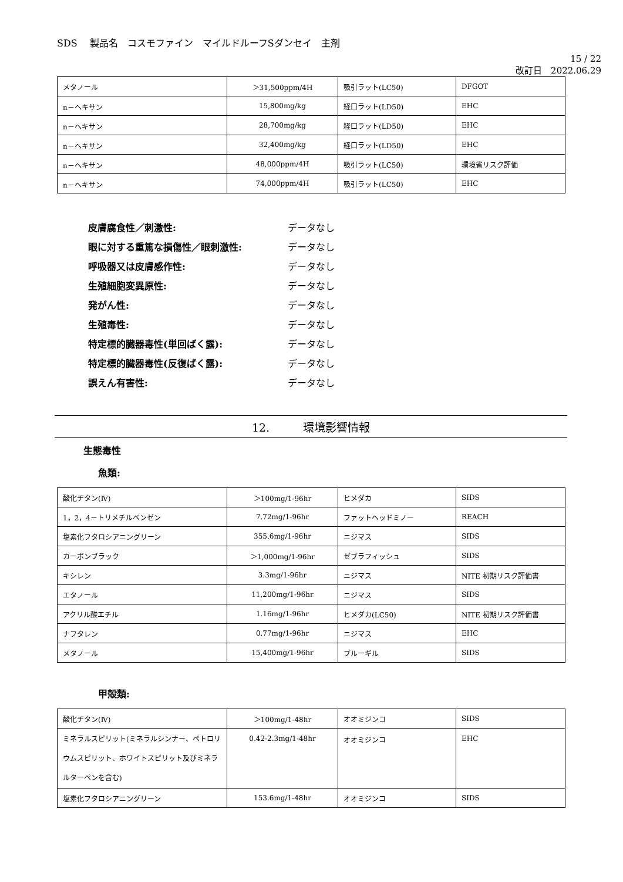SDS　 製品名　コスモファイン　マイルドルーフSダンセイ　主剤
15 / 22
改訂日　2022.06.29
| メタノール | ＞31,500ppm/4H | 吸引ラット(LC50) | DFGOT |
| n－ヘキサン | 15,800mg/kg | 経口ラット(LD50) | EHC |
| n－ヘキサン | 28,700mg/kg | 経口ラット(LD50) | EHC |
| n－ヘキサン | 32,400mg/kg | 経口ラット(LD50) | EHC |
| n－ヘキサン | 48,000ppm/4H | 吸引ラット(LC50) | 環境省リスク評価 |
| n－ヘキサン | 74,000ppm/4H | 吸引ラット(LC50) | EHC |
皮膚腐食性／刺激性: データなし
眼に対する重篤な損傷性／眼刺激性: データなし
呼吸器又は皮膚感作性: データなし
生殖細胞変異原性: データなし
発がん性: データなし
生殖毒性: データなし
特定標的臓器毒性(単回ばく露): データなし
特定標的臓器毒性(反復ばく露): データなし
誤えん有害性: データなし
12.　　　環境影響情報
生態毒性
魚類:
| 酸化チタン(Ⅳ) | ＞100mg/1-96hr | ヒメダカ | SIDS |
| 1，2，4－トリメチルベンゼン | 7.72mg/1-96hr | ファットヘッドミノー | REACH |
| 塩素化フタロシアニングリーン | 355.6mg/1-96hr | ニジマス | SIDS |
| カーボンブラック | ＞1,000mg/1-96hr | ゼブラフィッシュ | SIDS |
| キシレン | 3.3mg/1-96hr | ニジマス | NITE 初期リスク評価書 |
| エタノール | 11,200mg/1-96hr | ニジマス | SIDS |
| アクリル酸エチル | 1.16mg/1-96hr | ヒメダカ(LC50) | NITE 初期リスク評価書 |
| ナフタレン | 0.77mg/1-96hr | ニジマス | EHC |
| メタノール | 15,400mg/1-96hr | ブルーギル | SIDS |
甲殻類:
| 酸化チタン(Ⅳ) | ＞100mg/1-48hr | オオミジンコ | SIDS |
| ミネラルスピリット(ミネラルシンナー、ペトロリウムスピリット、ホワイトスピリット及びミネラルターペンを含む) | 0.42-2.3mg/1-48hr | オオミジンコ | EHC |
| 塩素化フタロシアニングリーン | 153.6mg/1-48hr | オオミジンコ | SIDS |